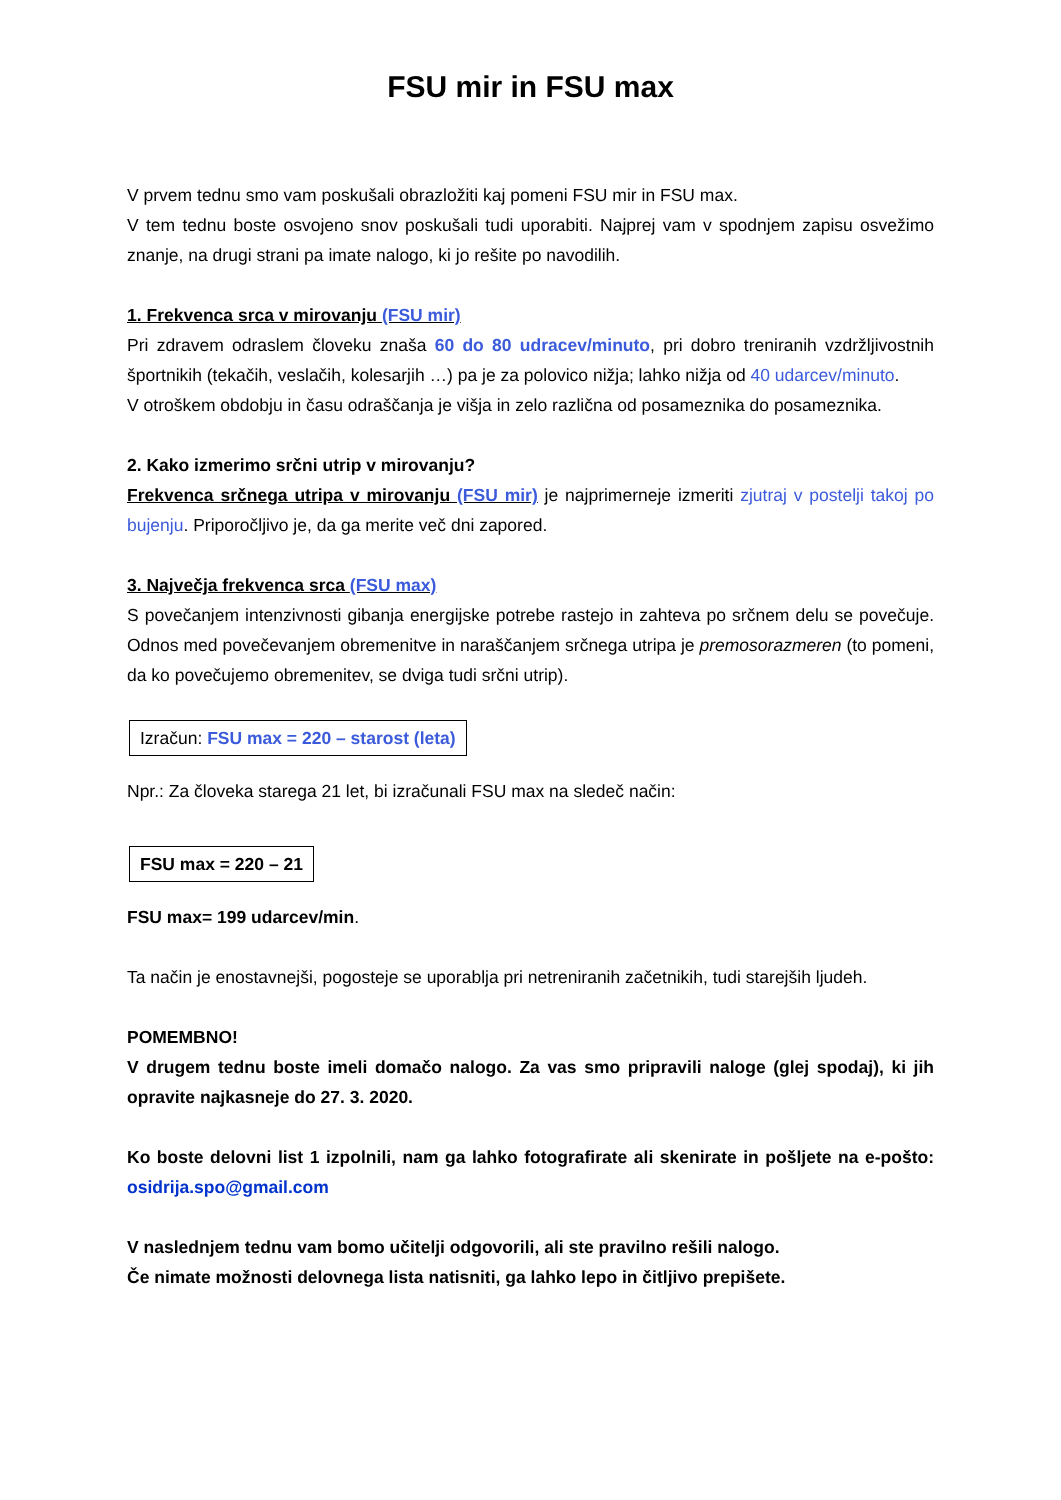FSU mir in FSU max
V prvem tednu smo vam poskušali obrazložiti kaj pomeni FSU mir in FSU max.
V tem tednu boste osvojeno snov poskušali tudi uporabiti. Najprej vam v spodnjem zapisu osvežimo znanje, na drugi strani pa imate nalogo, ki jo rešite po navodilih.
1. Frekvenca srca v mirovanju (FSU mir)
Pri zdravem odraslem človeku znaša 60 do 80 udracev/minuto, pri dobro treniranih vzdržljivostnih športnikih (tekačih, veslačih, kolesarjih …) pa je za polovico nižja; lahko nižja od 40 udarcev/minuto.
V otroškem obdobju in času odraščanja je višja in zelo različna od posameznika do posameznika.
2. Kako izmerimo srčni utrip v mirovanju?
Frekvenca srčnega utripa v mirovanju (FSU mir) je najprimerneje izmeriti zjutraj v postelji takoj po bujenju. Priporočljivo je, da ga merite več dni zapored.
3. Največja frekvenca srca (FSU max)
S povečanjem intenzivnosti gibanja energijske potrebe rastejo in zahteva po srčnem delu se povečuje. Odnos med povečevanjem obremenitve in naraščanjem srčnega utripa je premosorazmeren (to pomeni, da ko povečujemo obremenitev, se dviga tudi srčni utrip).
Izračun: FSU max = 220 – starost (leta)
Npr.: Za človeka starega 21 let, bi izračunali FSU max na sledeč način:
FSU max = 220 – 21
FSU max= 199 udarcev/min.
Ta način je enostavnejši, pogosteje se uporablja pri netreniranih začetnikih, tudi starejših ljudeh.
POMEMBNO!
V drugem tednu boste imeli domačo nalogo. Za vas smo pripravili naloge (glej spodaj), ki jih opravite najkasneje do 27. 3. 2020.
Ko boste delovni list 1 izpolnili, nam ga lahko fotografirate ali skenirate in pošljete na e-pošto: osidrija.spo@gmail.com
V naslednjem tednu vam bomo učitelji odgovorili, ali ste pravilno rešili nalogo.
Če nimate možnosti delovnega lista natisniti, ga lahko lepo in čitljivo prepišete.